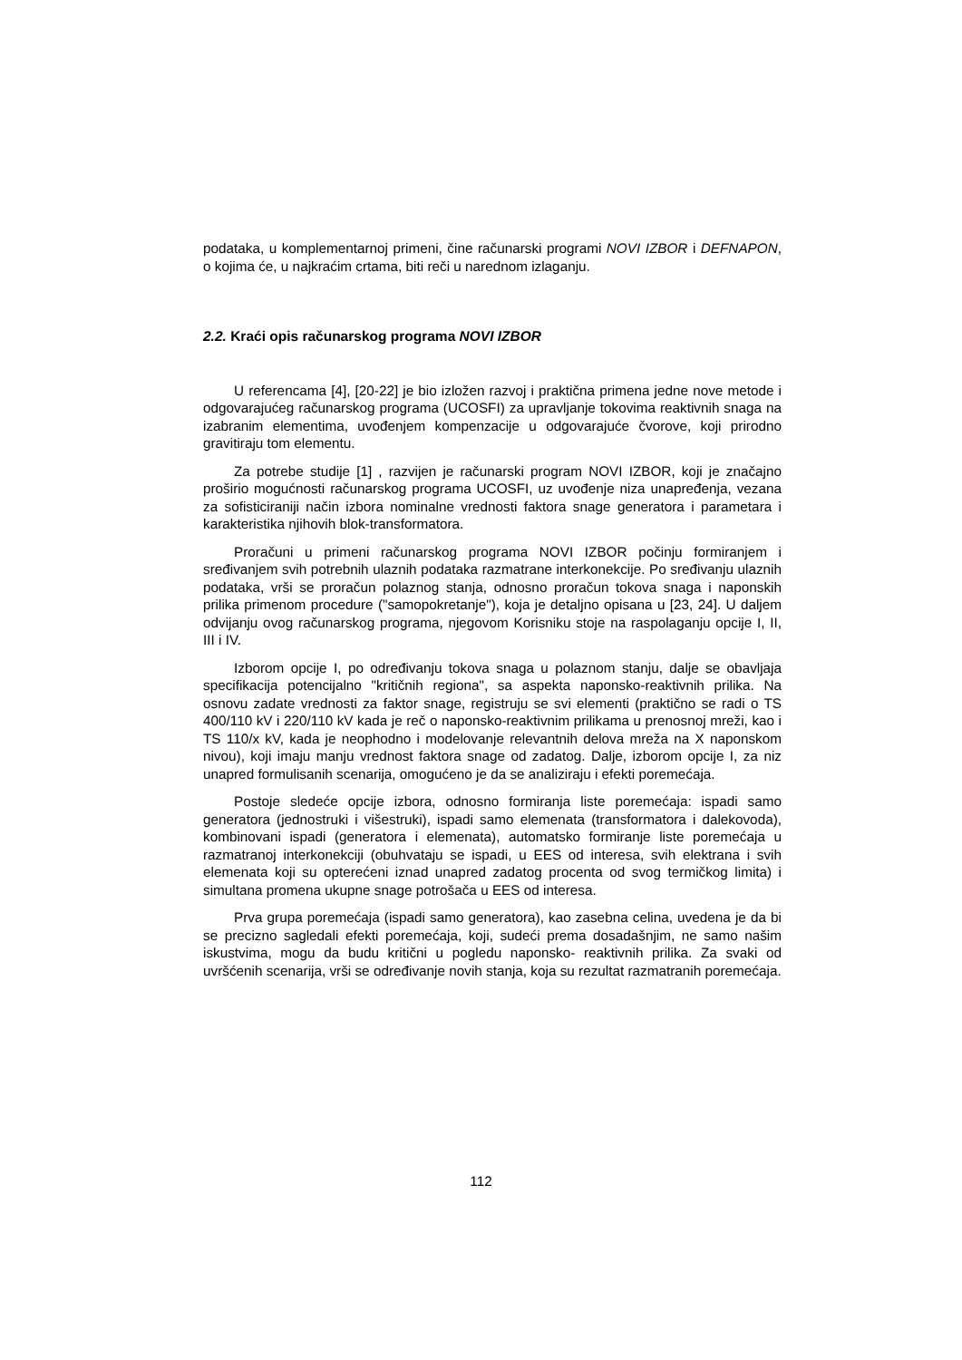podataka, u komplementarnoj primeni, čine računarski programi NOVI IZBOR i DEFNAPON, o kojima će, u najkraćim crtama, biti reči u narednom izlaganju.
2.2. Kraći opis računarskog programa NOVI IZBOR
U referencama [4], [20-22] je bio izložen razvoj i praktična primena jedne nove metode i odgovarajućeg računarskog programa (UCOSFI) za upravljanje tokovima reaktivnih snaga na izabranim elementima, uvođenjem kompenzacije u odgovarajuće čvorove, koji prirodno gravitiraju tom elementu.
Za potrebe studije [1] , razvijen je računarski program NOVI IZBOR, koji je značajno proširio mogućnosti računarskog programa UCOSFI, uz uvođenje niza unapređenja, vezana za sofisticiraniji način izbora nominalne vrednosti faktora snage generatora i parametara i karakteristika njihovih blok-transformatora.
Proračuni u primeni računarskog programa NOVI IZBOR počinju formiranjem i sređivanjem svih potrebnih ulaznih podataka razmatrane interkonekcije. Po sređivanju ulaznih podataka, vrši se proračun polaznog stanja, odnosno proračun tokova snaga i naponskih prilika primenom procedure ("samopokretanje"), koja je detaljno opisana u [23, 24]. U daljem odvijanju ovog računarskog programa, njegovom Korisniku stoje na raspolaganju opcije I, II, III i IV.
Izborom opcije I, po određivanju tokova snaga u polaznom stanju, dalje se obavljaja specifikacija potencijalno "kritičnih regiona", sa aspekta naponsko-reaktivnih prilika. Na osnovu zadate vrednosti za faktor snage, registruju se svi elementi (praktično se radi o TS 400/110 kV i 220/110 kV kada je reč o naponsko-reaktivnim prilikama u prenosnoj mreži, kao i TS 110/x kV, kada je neophodno i modelovanje relevantnih delova mreža na X naponskom nivou), koji imaju manju vrednost faktora snage od zadatog. Dalje, izborom opcije I, za niz unapred formulisanih scenarija, omogućeno je da se analiziraju i efekti poremećaja.
Postoje sledeće opcije izbora, odnosno formiranja liste poremećaja: ispadi samo generatora (jednostruki i višestruki), ispadi samo elemenata (transformatora i dalekovoda), kombinovani ispadi (generatora i elemenata), automatsko formiranje liste poremećaja u razmatranoj interkonekciji (obuhvataju se ispadi, u EES od interesa, svih elektrana i svih elemenata koji su opterećeni iznad unapred zadatog procenta od svog termičkog limita) i simultana promena ukupne snage potrošača u EES od interesa.
Prva grupa poremećaja (ispadi samo generatora), kao zasebna celina, uvedena je da bi se precizno sagledali efekti poremećaja, koji, sudeći prema dosadašnjim, ne samo našim iskustvima, mogu da budu kritični u pogledu naponsko- reaktivnih prilika. Za svaki od uvršćenih scenarija, vrši se određivanje novih stanja, koja su rezultat razmatranih poremećaja.
112